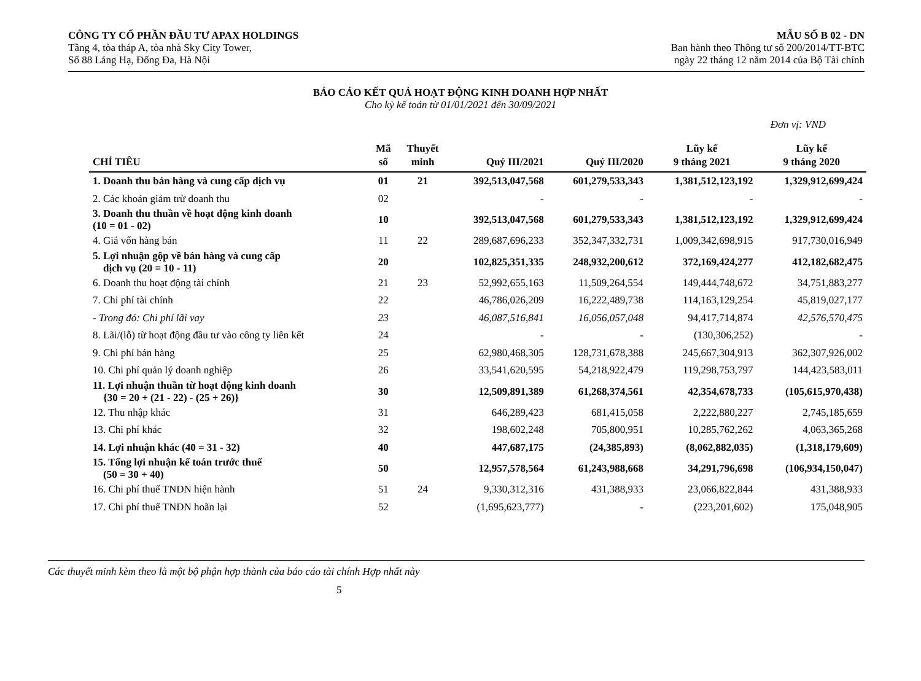CÔNG TY CỔ PHẦN ĐẦU TƯ APAX HOLDINGS
Tầng 4, tòa tháp A, tòa nhà Sky City Tower,
Số 88 Láng Hạ, Đống Đa, Hà Nội
MẪU SỐ B 02 - DN
Ban hành theo Thông tư số 200/2014/TT-BTC
ngày 22 tháng 12 năm 2014 của Bộ Tài chính
BÁO CÁO KẾT QUẢ HOẠT ĐỘNG KINH DOANH HỢP NHẤT
Cho kỳ kế toán từ 01/01/2021 đến 30/09/2021
Đơn vị: VND
| CHỈ TIÊU | Mã số | Thuyết minh | Quý III/2021 | Quý III/2020 | Lũy kế 9 tháng 2021 | Lũy kế 9 tháng 2020 |
| --- | --- | --- | --- | --- | --- | --- |
| 1. Doanh thu bán hàng và cung cấp dịch vụ | 01 | 21 | 392,513,047,568 | 601,279,533,343 | 1,381,512,123,192 | 1,329,912,699,424 |
| 2. Các khoản giảm trừ doanh thu | 02 | | - | - | - | - |
| 3. Doanh thu thuần về hoạt động kinh doanh (10 = 01 - 02) | 10 | | 392,513,047,568 | 601,279,533,343 | 1,381,512,123,192 | 1,329,912,699,424 |
| 4. Giá vốn hàng bán | 11 | 22 | 289,687,696,233 | 352,347,332,731 | 1,009,342,698,915 | 917,730,016,949 |
| 5. Lợi nhuận gộp về bán hàng và cung cấp dịch vụ (20 = 10 - 11) | 20 | | 102,825,351,335 | 248,932,200,612 | 372,169,424,277 | 412,182,682,475 |
| 6. Doanh thu hoạt động tài chính | 21 | 23 | 52,992,655,163 | 11,509,264,554 | 149,444,748,672 | 34,751,883,277 |
| 7. Chi phí tài chính | 22 | | 46,786,026,209 | 16,222,489,738 | 114,163,129,254 | 45,819,027,177 |
| - Trong đó: Chi phí lãi vay | 23 | | 46,087,516,841 | 16,056,057,048 | 94,417,714,874 | 42,576,570,475 |
| 8. Lãi/(lỗ) từ hoạt động đầu tư vào công ty liên kết | 24 | | - | - | (130,306,252) | - |
| 9. Chi phí bán hàng | 25 | | 62,980,468,305 | 128,731,678,388 | 245,667,304,913 | 362,307,926,002 |
| 10. Chi phí quản lý doanh nghiệp | 26 | | 33,541,620,595 | 54,218,922,479 | 119,298,753,797 | 144,423,583,011 |
| 11. Lợi nhuận thuần từ hoạt động kinh doanh {30 = 20 + (21 - 22) - (25 + 26)} | 30 | | 12,509,891,389 | 61,268,374,561 | 42,354,678,733 | (105,615,970,438) |
| 12. Thu nhập khác | 31 | | 646,289,423 | 681,415,058 | 2,222,880,227 | 2,745,185,659 |
| 13. Chi phí khác | 32 | | 198,602,248 | 705,800,951 | 10,285,762,262 | 4,063,365,268 |
| 14. Lợi nhuận khác (40 = 31 - 32) | 40 | | 447,687,175 | (24,385,893) | (8,062,882,035) | (1,318,179,609) |
| 15. Tổng lợi nhuận kế toán trước thuế (50 = 30 + 40) | 50 | | 12,957,578,564 | 61,243,988,668 | 34,291,796,698 | (106,934,150,047) |
| 16. Chi phí thuế TNDN hiện hành | 51 | 24 | 9,330,312,316 | 431,388,933 | 23,066,822,844 | 431,388,933 |
| 17. Chi phí thuế TNDN hoãn lại | 52 | | (1,695,623,777) | - | (223,201,602) | 175,048,905 |
Các thuyết minh kèm theo là một bộ phận hợp thành của báo cáo tài chính Hợp nhất này
5